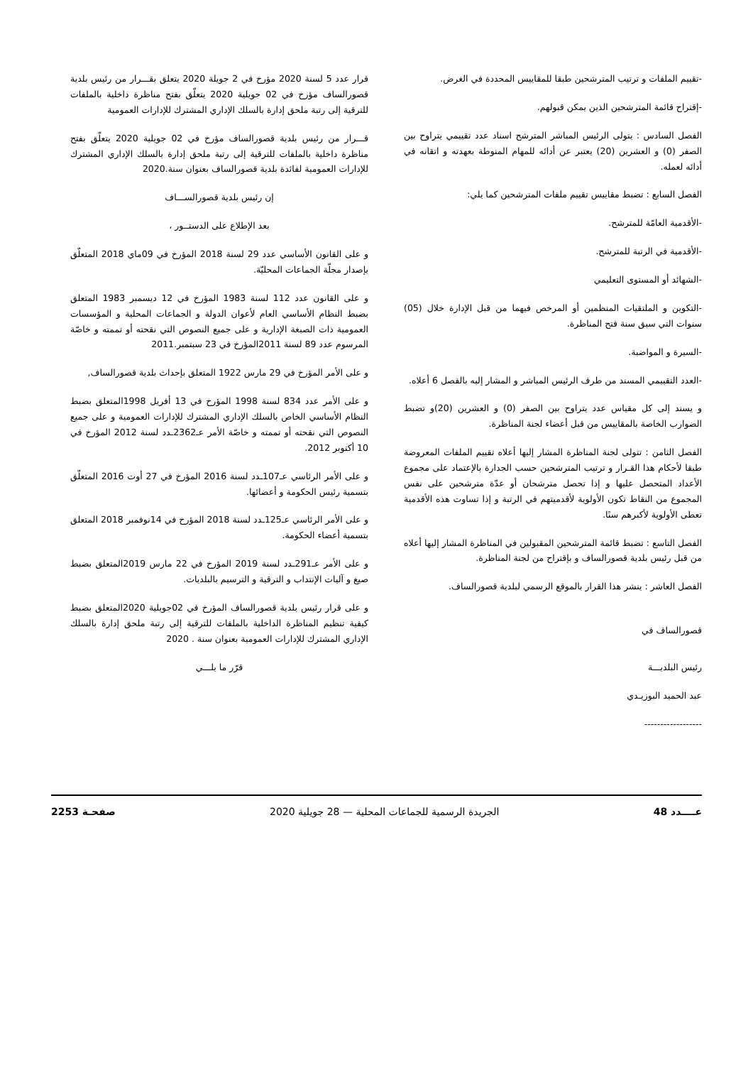-تقييم الملفات و ترتيب المترشحين طبقا للمقاييس المحددة في الغرض.
-إقتراح قائمة المترشحين الذين يمكن قبولهم.
الفصل السادس : يتولى الرئيس المباشر المترشح اسناد عدد تقييمي يتراوح بين الصفر (0) و العشرين (20) يعتبر عن أدائه للمهام المنوطة بعهدته و اتقانه في أدائه لعمله.
الفصل السابع : تضبط مقاييس تقييم ملفات المترشحين كما يلي:
-الأقدمية العامّة للمترشح.
-الأقدمية في الرتبة للمترشح.
-الشهائد أو المستوى التعليمي
-التكوين و الملتقيات المنظمين أو المرخص فيهما من قبل الإدارة خلال (05) سنوات التي سبق سنة فتح المناظرة.
-السيرة و المواضبة.
-العدد التقييمي المسند من طرف الرئيس المباشر و المشار إليه بالفصل 6 أعلاه.
و يسند إلى كل مقياس عدد يتراوح بين الصفر (0) و العشرين (20)و تضبط الضوارب الخاصة بالمقاييس من قبل أعضاء لجنة المناظرة.
الفصل الثامن : تتولى لجنة المناظرة المشار إليها أعلاه تقييم الملفات المعروضة طبقا لأحكام هذا القـرار و ترتيب المترشحين حسب الجدارة بالإعتماد على مجموع الأعداد المتحصل عليها و إذا تحصل مترشحان أو عدّة مترشحين على نفس المجموع من النقاط تكون الأولوية لأقدميتهم في الرتبة و إذا تساوت هذه الأقدمية تعطى الأولوية لأكبرهم سنًا.
الفصل التاسع : تضبط قائمة المترشحين المقبولين في المناظرة المشار إليها أعلاه من قبل رئيس بلدية قصورالساف و بإقتراح من لجنة المناظرة.
الفصل العاشر : ينشر هذا القرار بالموقع الرسمي لبلدية قصورالساف.
قصورالساف في
رئيس البلديـــة
عبد الحميد البوزيـدي
------------------
قرار عدد 5 لسنة 2020 مؤرخ في 2 جويلة 2020 يتعلق بقـــرار من رئيس بلدية قصورالساف مؤرخ في 02 جويلية 2020 يتعلّق بفتح مناظرة داخلية بالملفات للترقية إلى رتبة ملحق إدارة بالسلك الإداري المشترك للإدارات العمومية
قـــرار من رئيس بلدية قصورالساف مؤرخ في 02 جويلية 2020 يتعلّق بفتح مناظرة داخلية بالملفات للترقية إلى رتبة ملحق إدارة بالسلك الإداري المشترك للإدارات العمومية لفائدة بلدية قصورالساف بعنوان سنة.2020
إن رئيس بلدية قصورالســـاف
بعد الإطلاع على الدستــور ،
و على القانون الأساسي عدد 29 لسنة 2018 المؤرخ في 09ماي 2018 المتعلّق بإصدار مجلّة الجماعات المحليّة.
و على القانون عدد 112 لسنة 1983 المؤرخ في 12 ديسمبر 1983 المتعلق بضبط النظام الأساسي العام لأعوان الدولة و الجماعات المحلية و المؤسسات العمومية ذات الصبغة الإدارية و على جميع النصوص التي نقحته أو تممته و خاصّة المرسوم عدد 89 لسنة 2011المؤرخ في 23 سبتمبر.2011
و على الأمر المؤرخ في 29 مارس 1922 المتعلق بإحداث بلدية قصورالساف,
و على الأمر عدد 834 لسنة 1998 المؤرخ في 13 أفريل 1998المتعلق بضبط النظام الأساسي الخاص بالسلك الإداري المشترك للإدارات العمومية و على جميع النصوص التي نقحته أو تممته و خاصّة الأمر عـ2362ـدد لسنة 2012 المؤرخ في 10 أكتوبر 2012.
و على الأمر الرئاسي عـ107ـدد لسنة 2016 المؤرخ في 27 أوت 2016 المتعلّق بتسمية رئيس الحكومة و أعضائها.
و على الأمر الرئاسي عـ125ـدد لسنة 2018 المؤرخ في 14نوفمبر 2018 المتعلق بتسمية أعضاء الحكومة.
و على الأمر عـ291ـدد لسنة 2019 المؤرخ في 22 مارس 2019المتعلق بضبط صيغ و آليات الإنتداب و الترقية و الترسيم بالبلديات.
و على قرار رئيس بلدية قصورالساف المؤرخ في 02جويلية 2020المتعلق بضبط كيفية تنظيم المناظرة الداخلية بالملفات للترقية إلى رتبة ملحق إدارة بالسلك الإداري المشترك للإدارات العمومية بعنوان سنة . 2020
قرّر ما يلـــي
عــــدد 48 الجريدة الرسمية للجماعات المحلية — 28 جويلية 2020 صفحـة 2253